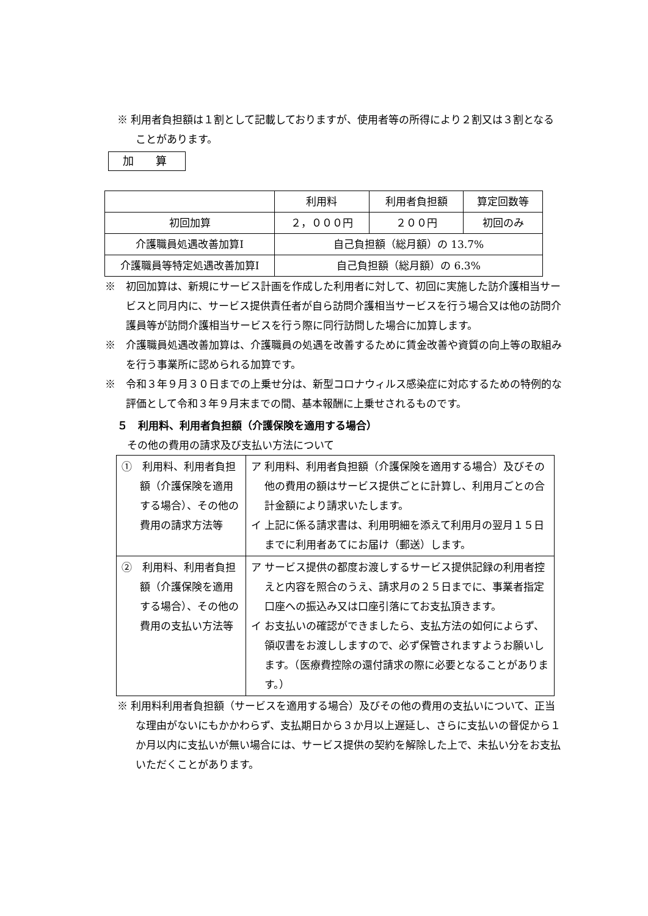※ 利用者負担額は１割として記載しておりますが、使用者等の所得により２割又は３割となることがあります。
加　　算
| | 利用料 | 利用者負担額 | 算定回数等 |
| 初回加算 | ２，０００円 | ２００円 | 初回のみ |
| 介護職員処遇改善加算Ⅰ | 自己負担額（総月額）の 13.7% | | |
| 介護職員等特定処遇改善加算Ⅰ | 自己負担額（総月額）の 6.3% | | |
※　初回加算は、新規にサービス計画を作成した利用者に対して、初回に実施した訪介護相当サービスと同月内に、サービス提供責任者が自ら訪問介護相当サービスを行う場合又は他の訪問介護員等が訪問介護相当サービスを行う際に同行訪問した場合に加算します。
※　介護職員処遇改善加算は、介護職員の処遇を改善するために賃金改善や資質の向上等の取組みを行う事業所に認められる加算です。
※　令和３年９月３０日までの上乗せ分は、新型コロナウィルス感染症に対応するための特例的な評価として令和３年９月末までの間、基本報酬に上乗せされるものです。
５　利用料、利用者負担額（介護保険を適用する場合）
その他の費用の請求及び支払い方法について
| ① 利用料、利用者負担額（介護保険を適用する場合）、その他の費用の請求方法等 | ア 利用料、利用者負担額（介護保険を適用する場合）及びその他の費用の額はサービス提供ごとに計算し、利用月ごとの合計金額により請求いたします。 イ 上記に係る請求書は、利用明細を添えて利用月の翌月１５日までに利用者あてにお届け（郵送）します。 |
| ② 利用料、利用者負担額（介護保険を適用する場合）、その他の費用の支払い方法等 | ア サービス提供の都度お渡しするサービス提供記録の利用者控えと内容を照合のうえ、請求月の２５日までに、事業者指定口座への振込み又は口座引落にてお支払頂きます。 イ お支払いの確認ができましたら、支払方法の如何によらず、領収書をお渡ししますので、必ず保管されますようお願いします。（医療費控除の還付請求の際に必要となることがあります。） |
※ 利用料利用者負担額（サービスを適用する場合）及びその他の費用の支払いについて、正当な理由がないにもかかわらず、支払期日から３か月以上遅延し、さらに支払いの督促から１か月以内に支払いが無い場合には、サービス提供の契約を解除した上で、未払い分をお支払いただくことがあります。